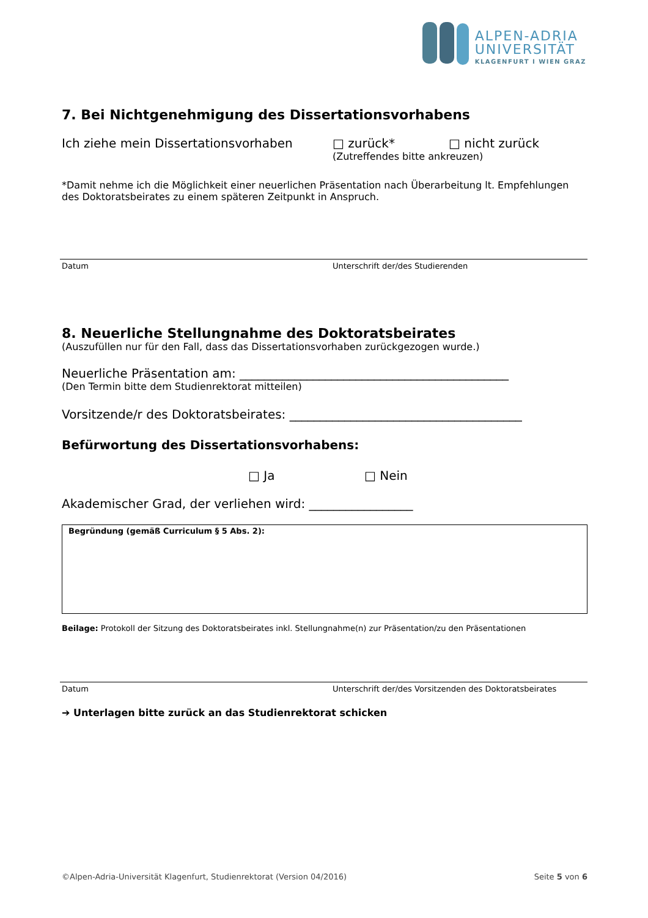ALPEN-ADRIA
UNIVERSITÄT
KLAGENFURT I WIEN GRAZ
7. Bei Nichtgenehmigung des Dissertationsvorhabens
Ich ziehe mein Dissertationsvorhaben □ zurück* □ nicht zurück
(Zutreffendes bitte ankreuzen)
*Damit nehme ich die Möglichkeit einer neuerlichen Präsentation nach Überarbeitung lt. Empfehlungen des Doktoratsbeirates zu einem späteren Zeitpunkt in Anspruch.
Datum Unterschrift der/des Studierenden
8. Neuerliche Stellungnahme des Doktoratsbeirates
(Auszufüllen nur für den Fall, dass das Dissertationsvorhaben zurückgezogen wurde.)
Neuerliche Präsentation am: ____________________________________________
(Den Termin bitte dem Studienrektorat mitteilen)
Vorsitzende/r des Doktoratsbeirates: ______________________________________
Befürwortung des Dissertationsvorhabens:
□ Ja □ Nein
Akademischer Grad, der verliehen wird: _________________
Begründung (gemäß Curriculum § 5 Abs. 2):
Beilage: Protokoll der Sitzung des Doktoratsbeirates inkl. Stellungnahme(n) zur Präsentation/zu den Präsentationen
Datum Unterschrift der/des Vorsitzenden des Doktoratsbeirates
➔ Unterlagen bitte zurück an das Studienrektorat schicken
©Alpen-Adria-Universität Klagenfurt, Studienrektorat (Version 04/2016) Seite 5 von 6